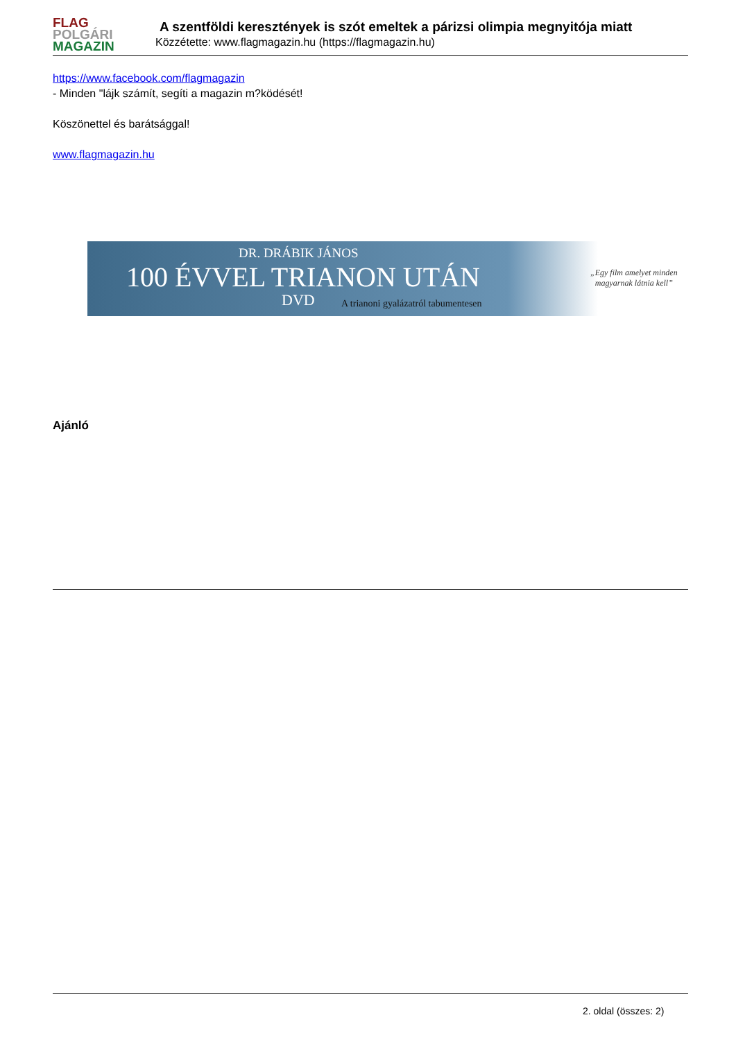FLAG
POLGÁRI
MAGAZIN
A szentföldi keresztények is szót emeltek a párizsi olimpia megnyitója miatt
Közzétette: www.flagmagazin.hu (https://flagmagazin.hu)
https://www.facebook.com/flagmagazin
- Minden "lájk számít, segíti a magazin m?ködését!
Köszönettel és barátsággal!
www.flagmagazin.hu
DR. DRÁBIK JÁNOS
100 ÉVVEL TRIANON UTÁN
DVD
A trianoni gyalázatról tabumentesen
„Egy film amelyet minden
magyarnak látnia kell”
Ajánló
2. oldal (összes: 2)